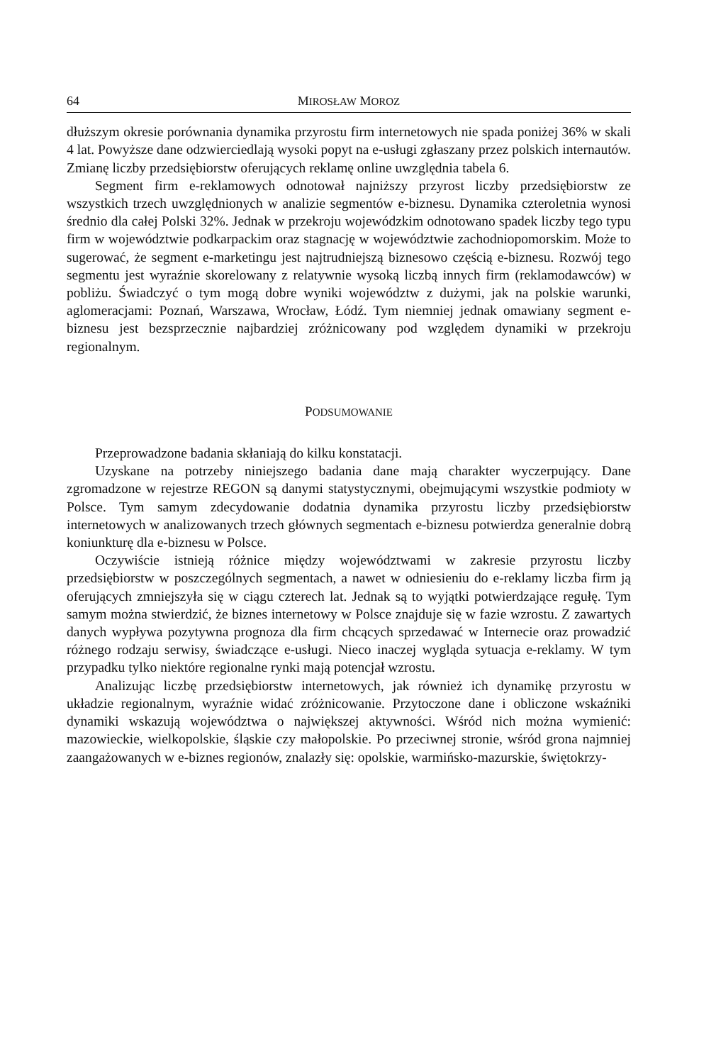64 MIROSŁAW MOROZ
dłuższym okresie porównania dynamika przyrostu firm internetowych nie spada poniżej 36% w skali 4 lat. Powyższe dane odzwierciedlają wysoki popyt na e-usługi zgłaszany przez polskich internautów. Zmianę liczby przedsiębiorstw oferujących reklamę online uwzględnia tabela 6.
Segment firm e-reklamowych odnotował najniższy przyrost liczby przedsiębiorstw ze wszystkich trzech uwzględnionych w analizie segmentów e-biznesu. Dynamika czteroletnia wynosi średnio dla całej Polski 32%. Jednak w przekroju wojewódzkim odnotowano spadek liczby tego typu firm w województwie podkarpackim oraz stagnację w województwie zachodniopomorskim. Może to sugerować, że segment e-marketingu jest najtrudniejszą biznesowo częścią e-biznesu. Rozwój tego segmentu jest wyraźnie skorelowany z relatywnie wysoką liczbą innych firm (reklamodawców) w pobliżu. Świadczyć o tym mogą dobre wyniki województw z dużymi, jak na polskie warunki, aglomeracjami: Poznań, Warszawa, Wrocław, Łódź. Tym niemniej jednak omawiany segment e-biznesu jest bezsprzecznie najbardziej zróżnicowany pod względem dynamiki w przekroju regionalnym.
PODSUMOWANIE
Przeprowadzone badania skłaniają do kilku konstatacji.
Uzyskane na potrzeby niniejszego badania dane mają charakter wyczerpujący. Dane zgromadzone w rejestrze REGON są danymi statystycznymi, obejmującymi wszystkie podmioty w Polsce. Tym samym zdecydowanie dodatnia dynamika przyrostu liczby przedsiębiorstw internetowych w analizowanych trzech głównych segmentach e-biznesu potwierdza generalnie dobrą koniunkturę dla e-biznesu w Polsce.
Oczywiście istnieją różnice między województwami w zakresie przyrostu liczby przedsiębiorstw w poszczególnych segmentach, a nawet w odniesieniu do e-reklamy liczba firm ją oferujących zmniejszyła się w ciągu czterech lat. Jednak są to wyjątki potwierdzające regułę. Tym samym można stwierdzić, że biznes internetowy w Polsce znajduje się w fazie wzrostu. Z zawartych danych wypływa pozytywna prognoza dla firm chcących sprzedawać w Internecie oraz prowadzić różnego rodzaju serwisy, świadczące e-usługi. Nieco inaczej wygląda sytuacja e-reklamy. W tym przypadku tylko niektóre regionalne rynki mają potencjał wzrostu.
Analizując liczbę przedsiębiorstw internetowych, jak również ich dynamikę przyrostu w układzie regionalnym, wyraźnie widać zróżnicowanie. Przytoczone dane i obliczone wskaźniki dynamiki wskazują województwa o największej aktywności. Wśród nich można wymienić: mazowieckie, wielkopolskie, śląskie czy małopolskie. Po przeciwnej stronie, wśród grona najmniej zaangażowanych w e-biznes regionów, znalazły się: opolskie, warmińsko-mazurskie, świętokrzy-